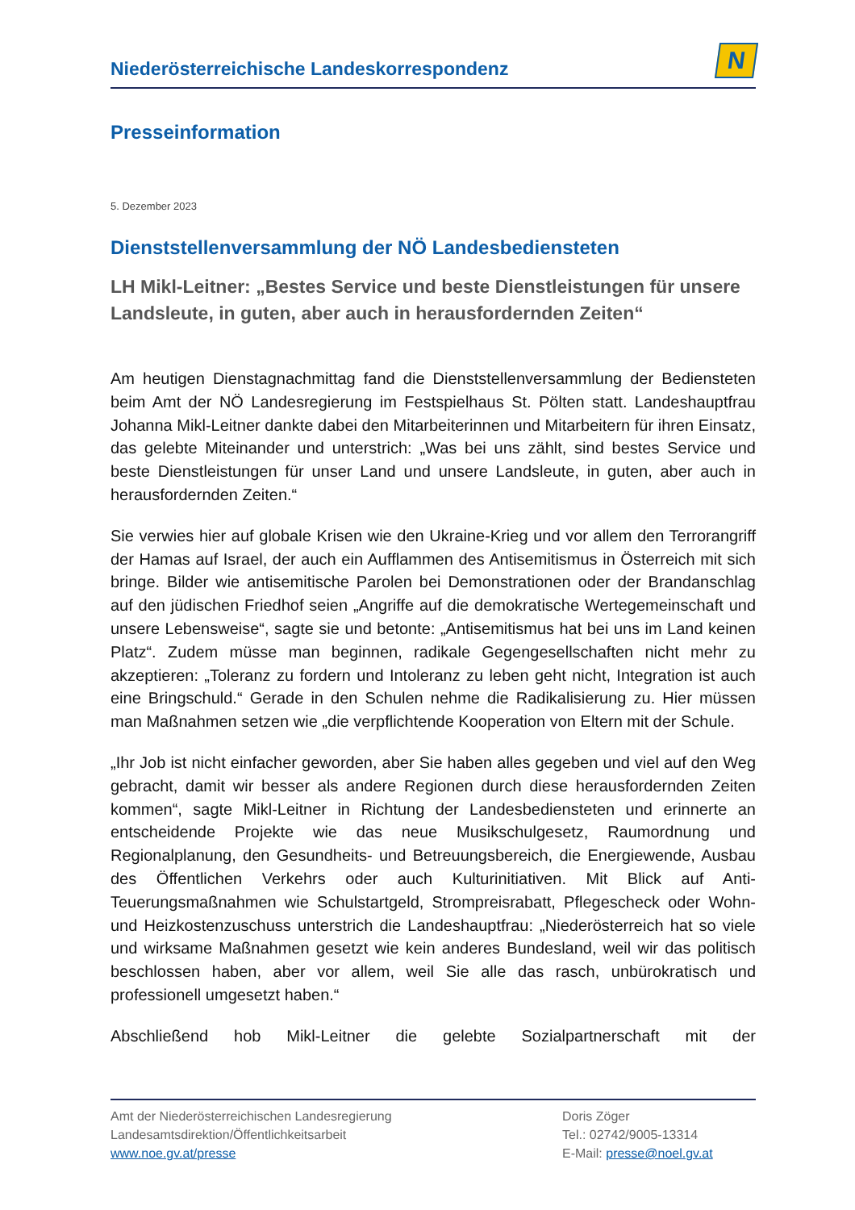Niederösterreichische Landeskorrespondenz
N
Presseinformation
5. Dezember 2023
Dienststellenversammlung der NÖ Landesbediensteten
LH Mikl-Leitner: „Bestes Service und beste Dienstleistungen für unsere Landsleute, in guten, aber auch in herausfordernden Zeiten“
Am heutigen Dienstagnachmittag fand die Dienststellenversammlung der Bediensteten beim Amt der NÖ Landesregierung im Festspielhaus St. Pölten statt. Landeshauptfrau Johanna Mikl-Leitner dankte dabei den Mitarbeiterinnen und Mitarbeitern für ihren Einsatz, das gelebte Miteinander und unterstrich: „Was bei uns zählt, sind bestes Service und beste Dienstleistungen für unser Land und unsere Landsleute, in guten, aber auch in herausfordernden Zeiten.“
Sie verwies hier auf globale Krisen wie den Ukraine-Krieg und vor allem den Terrorangriff der Hamas auf Israel, der auch ein Aufflammen des Antisemitismus in Österreich mit sich bringe. Bilder wie antisemitische Parolen bei Demonstrationen oder der Brandanschlag auf den jüdischen Friedhof seien „Angriffe auf die demokratische Wertegemeinschaft und unsere Lebensweise“, sagte sie und betonte: „Antisemitismus hat bei uns im Land keinen Platz“. Zudem müsse man beginnen, radikale Gegengesellschaften nicht mehr zu akzeptieren: „Toleranz zu fordern und Intoleranz zu leben geht nicht, Integration ist auch eine Bringschuld.“ Gerade in den Schulen nehme die Radikalisierung zu. Hier müssen man Maßnahmen setzen wie „die verpflichtende Kooperation von Eltern mit der Schule.
„Ihr Job ist nicht einfacher geworden, aber Sie haben alles gegeben und viel auf den Weg gebracht, damit wir besser als andere Regionen durch diese herausfordernden Zeiten kommen“, sagte Mikl-Leitner in Richtung der Landesbediensteten und erinnerte an entscheidende Projekte wie das neue Musikschulgesetz, Raumordnung und Regionalplanung, den Gesundheits- und Betreuungsbereich, die Energiewende, Ausbau des Öffentlichen Verkehrs oder auch Kulturinitiativen. Mit Blick auf Anti-Teuerungsmaßnahmen wie Schulstartgeld, Strompreisrabatt, Pflegescheck oder Wohn- und Heizkostenzuschuss unterstrich die Landeshauptfrau: „Niederösterreich hat so viele und wirksame Maßnahmen gesetzt wie kein anderes Bundesland, weil wir das politisch beschlossen haben, aber vor allem, weil Sie alle das rasch, unbürokratisch und professionell umgesetzt haben.“
Abschließend hob Mikl-Leitner die gelebte Sozialpartnerschaft mit der
Amt der Niederösterreichischen Landesregierung
Landesamtsdirektion/Öffentlichkeitsarbeit
www.noe.gv.at/presse
Doris Zöger
Tel.: 02742/9005-13314
E-Mail: presse@noel.gv.at